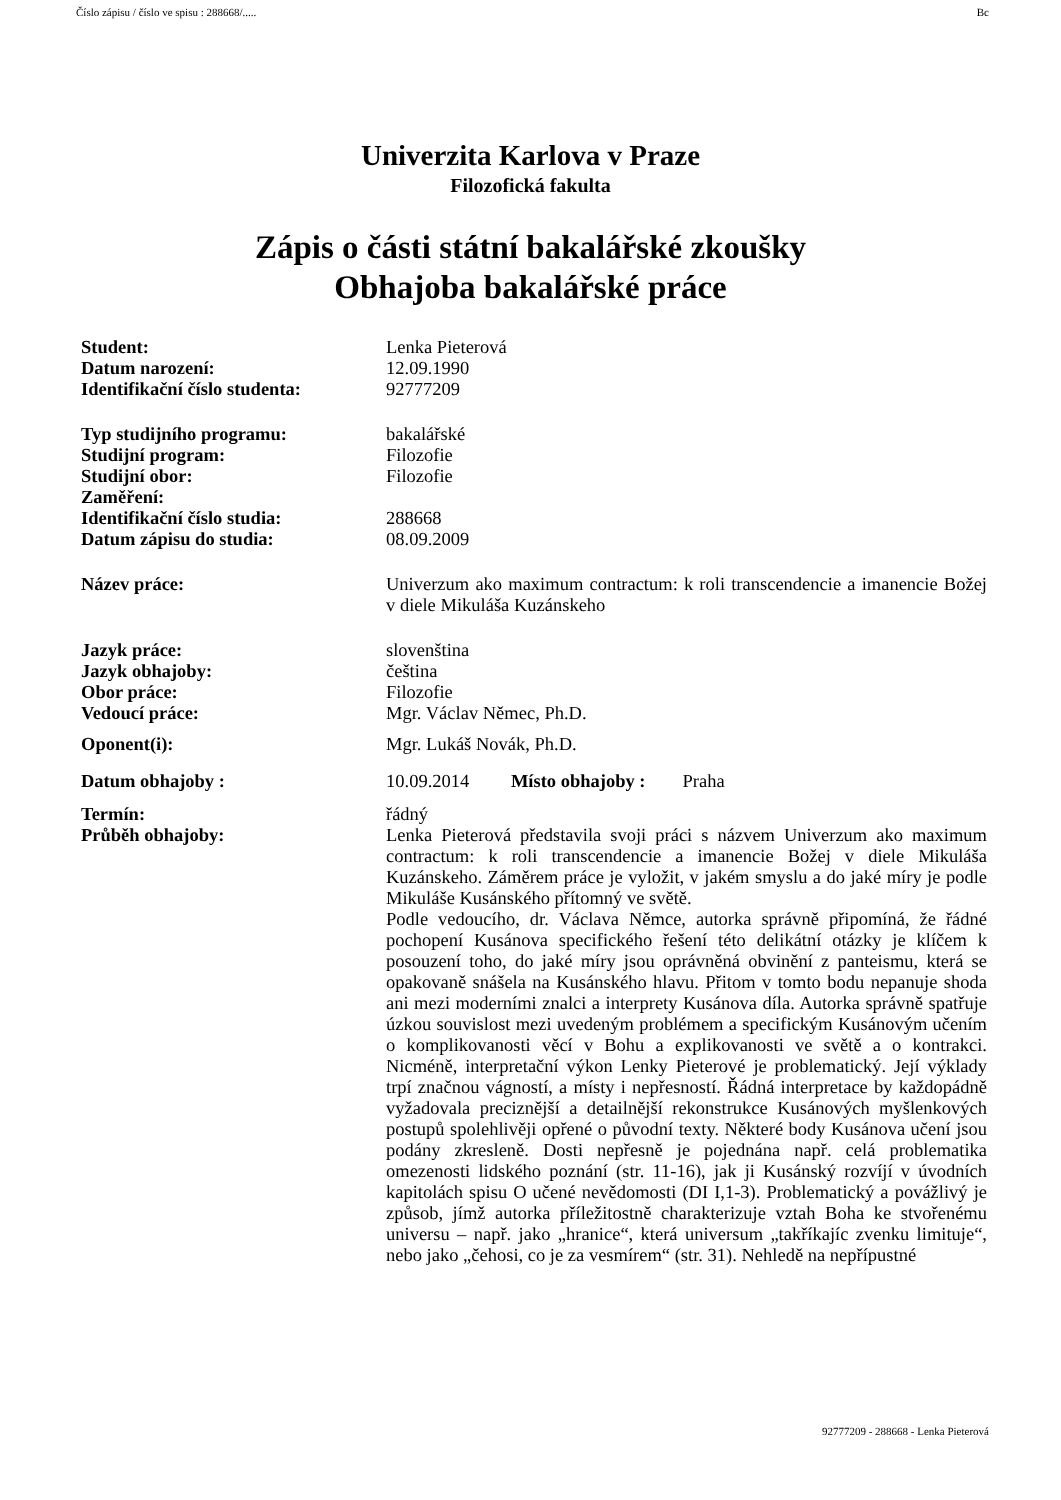Číslo zápisu / číslo ve spisu : 288668/..... Bc
Univerzita Karlova v Praze
Filozofická fakulta
Zápis o části státní bakalářské zkoušky
Obhajoba bakalářské práce
| Student: | Lenka Pieterová |
| Datum narození: | 12.09.1990 |
| Identifikační číslo studenta: | 92777209 |
| Typ studijního programu: | bakalářské |
| Studijní program: | Filozofie |
| Studijní obor: | Filozofie |
| Zaměření: | |
| Identifikační číslo studia: | 288668 |
| Datum zápisu do studia: | 08.09.2009 |
| Název práce: | Univerzum ako maximum contractum: k roli transcendencie a imanencie Božej v diele Mikuláša Kuzánskeho |
| Jazyk práce: | slovenština |
| Jazyk obhajoby: | čeština |
| Obor práce: | Filozofie |
| Vedoucí práce: | Mgr. Václav Němec, Ph.D. |
| Oponent(i): | Mgr. Lukáš Novák, Ph.D. |
| Datum obhajoby : | 10.09.2014 Místo obhajoby : Praha |
| Termín: | řádný |
| Průběh obhajoby: | Lenka Pieterová představila svoji práci s názvem Univerzum ako maximum contractum: k roli transcendencie a imanencie Božej v diele Mikuláša Kuzánskeho. Záměrem práce je vyložit, v jakém smyslu a do jaké míry je podle Mikuláše Kusánského přítomný ve světě. Podle vedoucího, dr. Václava Němce, autorka správně připomíná, že řádné pochopení Kusánova specifického řešení této delikátní otázky je klíčem k posouzení toho, do jaké míry jsou oprávněná obvinění z panteismu, která se opakovaně snášela na Kusánského hlavu. Přitom v tomto bodu nepanuje shoda ani mezi moderními znalci a interprety Kusánova díla. Autorka správně spatřuje úzkou souvislost mezi uvedeným problémem a specifickým Kusánovým učením o komplikovanosti věcí v Bohu a explikovanosti ve světě a o kontrakci. Nicméně, interpretační výkon Lenky Pieterové je problematický. Její výklady trpí značnou vágností, a místy i nepřesností. Řádná interpretace by každopádně vyžadovala preciznější a detailnější rekonstrukce Kusánových myšlenkových postupů spolehlivěji opřené o původní texty. Některé body Kusánova učení jsou podány zkresleně. Dosti nepřesně je pojednána např. celá problematika omezenosti lidského poznání (str. 11-16), jak ji Kusánský rozvíjí v úvodních kapitolách spisu O učené nevědomosti (DI I,1-3). Problematický a povážlivý je způsob, jímž autorka příležitostně charakterizuje vztah Boha ke stvořenému universu – např. jako „hranice“, která universum „takříkajíc zvenku limituje“, nebo jako „čehosi, co je za vesmírem“ (str. 31). Nehledě na nepřípustné |
92777209 - 288668 - Lenka Pieterová